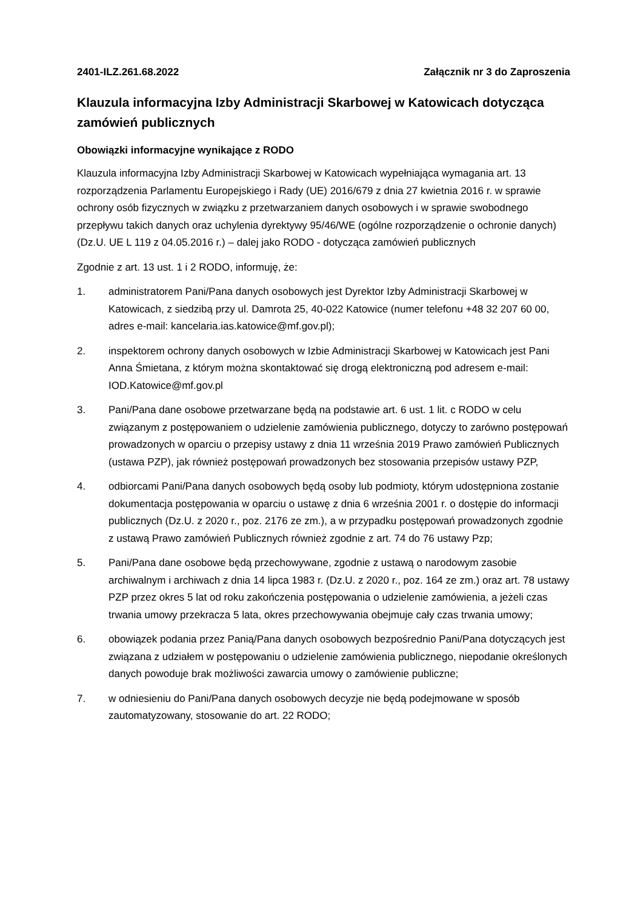2401-ILZ.261.68.2022 Załącznik nr 3 do Zaproszenia
Klauzula informacyjna Izby Administracji Skarbowej w Katowicach dotycząca zamówień publicznych
Obowiązki informacyjne wynikające z RODO
Klauzula informacyjna Izby Administracji Skarbowej w Katowicach wypełniająca wymagania art. 13 rozporządzenia Parlamentu Europejskiego i Rady (UE) 2016/679 z dnia 27 kwietnia 2016 r. w sprawie ochrony osób fizycznych w związku z przetwarzaniem danych osobowych i w sprawie swobodnego przepływu takich danych oraz uchylenia dyrektywy 95/46/WE (ogólne rozporządzenie o ochronie danych) (Dz.U. UE L 119 z 04.05.2016 r.) – dalej jako RODO - dotycząca zamówień publicznych
Zgodnie z art. 13 ust. 1 i 2 RODO, informuję, że:
1. administratorem Pani/Pana danych osobowych jest Dyrektor Izby Administracji Skarbowej w Katowicach, z siedzibą przy ul. Damrota 25, 40-022 Katowice (numer telefonu +48 32 207 60 00, adres e-mail: kancelaria.ias.katowice@mf.gov.pl);
2. inspektorem ochrony danych osobowych w Izbie Administracji Skarbowej w Katowicach jest Pani Anna Śmietana, z którym można skontaktować się drogą elektroniczną pod adresem e-mail: IOD.Katowice@mf.gov.pl
3. Pani/Pana dane osobowe przetwarzane będą na podstawie art. 6 ust. 1 lit. c RODO w celu związanym z postępowaniem o udzielenie zamówienia publicznego, dotyczy to zarówno postępowań prowadzonych w oparciu o przepisy ustawy z dnia 11 września 2019 Prawo zamówień Publicznych (ustawa PZP), jak również postępowań prowadzonych bez stosowania przepisów ustawy PZP,
4. odbiorcami Pani/Pana danych osobowych będą osoby lub podmioty, którym udostępniona zostanie dokumentacja postępowania w oparciu o ustawę z dnia 6 września 2001 r. o dostępie do informacji publicznych (Dz.U. z 2020 r., poz. 2176 ze zm.), a w przypadku postępowań prowadzonych zgodnie z ustawą Prawo zamówień Publicznych również zgodnie z art. 74 do 76 ustawy Pzp;
5. Pani/Pana dane osobowe będą przechowywane, zgodnie z ustawą o narodowym zasobie archiwalnym i archiwach z dnia 14 lipca 1983 r. (Dz.U. z 2020 r., poz. 164 ze zm.) oraz art. 78 ustawy PZP przez okres 5 lat od roku zakończenia postępowania o udzielenie zamówienia, a jeżeli czas trwania umowy przekracza 5 lata, okres przechowywania obejmuje cały czas trwania umowy;
6. obowiązek podania przez Panią/Pana danych osobowych bezpośrednio Pani/Pana dotyczących jest związana z udziałem w postępowaniu o udzielenie zamówienia publicznego, niepodanie określonych danych powoduje brak możliwości zawarcia umowy o zamówienie publiczne;
7. w odniesieniu do Pani/Pana danych osobowych decyzje nie będą podejmowane w sposób zautomatyzowany, stosowanie do art. 22 RODO;